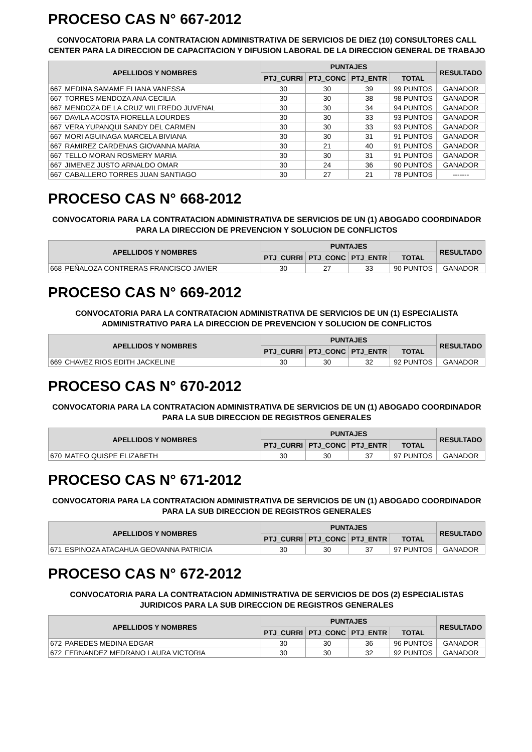PROCESO CAS N° 667-2012
CONVOCATORIA PARA LA CONTRATACION ADMINISTRATIVA DE SERVICIOS DE DIEZ (10) CONSULTORES CALL CENTER PARA LA DIRECCION DE CAPACITACION Y DIFUSION LABORAL DE LA DIRECCION GENERAL DE TRABAJO
| APELLIDOS Y NOMBRES | | PUNTAJES | | | | RESULTADO |
| --- | --- | --- | --- | --- | --- | --- |
| | | PTJ_CURRI | PTJ_CONC | PTJ_ENTR | TOTAL | |
| 667 | MEDINA SAMAME ELIANA VANESSA | 30 | 30 | 39 | 99 PUNTOS | GANADOR |
| 667 | TORRES MENDOZA ANA CECILIA | 30 | 30 | 38 | 98 PUNTOS | GANADOR |
| 667 | MENDOZA DE LA CRUZ WILFREDO JUVENAL | 30 | 30 | 34 | 94 PUNTOS | GANADOR |
| 667 | DAVILA ACOSTA FIORELLA LOURDES | 30 | 30 | 33 | 93 PUNTOS | GANADOR |
| 667 | VERA YUPANQUI SANDY DEL CARMEN | 30 | 30 | 33 | 93 PUNTOS | GANADOR |
| 667 | MORI AGUINAGA MARCELA BIVIANA | 30 | 30 | 31 | 91 PUNTOS | GANADOR |
| 667 | RAMIREZ CARDENAS GIOVANNA MARIA | 30 | 21 | 40 | 91 PUNTOS | GANADOR |
| 667 | TELLO MORAN ROSMERY MARIA | 30 | 30 | 31 | 91 PUNTOS | GANADOR |
| 667 | JIMENEZ JUSTO ARNALDO OMAR | 30 | 24 | 36 | 90 PUNTOS | GANADOR |
| 667 | CABALLERO TORRES JUAN SANTIAGO | 30 | 27 | 21 | 78 PUNTOS | ------- |
PROCESO CAS N° 668-2012
CONVOCATORIA PARA LA CONTRATACION ADMINISTRATIVA DE SERVICIOS DE UN (1) ABOGADO COORDINADOR PARA LA DIRECCION DE PREVENCION Y SOLUCION DE CONFLICTOS
| APELLIDOS Y NOMBRES | | PUNTAJES | | | | RESULTADO |
| --- | --- | --- | --- | --- | --- | --- |
| | | PTJ_CURRI | PTJ_CONC | PTJ_ENTR | TOTAL | |
| 668 | PEÑALOZA CONTRERAS FRANCISCO JAVIER | 30 | 27 | 33 | 90 PUNTOS | GANADOR |
PROCESO CAS N° 669-2012
CONVOCATORIA PARA LA CONTRATACION ADMINISTRATIVA DE SERVICIOS DE UN (1) ESPECIALISTA ADMINISTRATIVO PARA LA DIRECCION DE PREVENCION Y SOLUCION DE CONFLICTOS
| APELLIDOS Y NOMBRES | | PUNTAJES | | | | RESULTADO |
| --- | --- | --- | --- | --- | --- | --- |
| | | PTJ_CURRI | PTJ_CONC | PTJ_ENTR | TOTAL | |
| 669 | CHAVEZ RIOS EDITH JACKELINE | 30 | 30 | 32 | 92 PUNTOS | GANADOR |
PROCESO CAS N° 670-2012
CONVOCATORIA PARA LA CONTRATACION ADMINISTRATIVA DE SERVICIOS DE UN (1) ABOGADO COORDINADOR PARA LA SUB DIRECCION DE REGISTROS GENERALES
| APELLIDOS Y NOMBRES | | PUNTAJES | | | | RESULTADO |
| --- | --- | --- | --- | --- | --- | --- |
| | | PTJ_CURRI | PTJ_CONC | PTJ_ENTR | TOTAL | |
| 670 | MATEO QUISPE ELIZABETH | 30 | 30 | 37 | 97 PUNTOS | GANADOR |
PROCESO CAS N° 671-2012
CONVOCATORIA PARA LA CONTRATACION ADMINISTRATIVA DE SERVICIOS DE UN (1) ABOGADO COORDINADOR PARA LA SUB DIRECCION DE REGISTROS GENERALES
| APELLIDOS Y NOMBRES | | PUNTAJES | | | | RESULTADO |
| --- | --- | --- | --- | --- | --- | --- |
| | | PTJ_CURRI | PTJ_CONC | PTJ_ENTR | TOTAL | |
| 671 | ESPINOZA ATACAHUA GEOVANNA PATRICIA | 30 | 30 | 37 | 97 PUNTOS | GANADOR |
PROCESO CAS N° 672-2012
CONVOCATORIA PARA LA CONTRATACION ADMINISTRATIVA DE SERVICIOS DE DOS (2) ESPECIALISTAS JURIDICOS PARA LA SUB DIRECCION DE REGISTROS GENERALES
| APELLIDOS Y NOMBRES | | PUNTAJES | | | | RESULTADO |
| --- | --- | --- | --- | --- | --- | --- |
| | | PTJ_CURRI | PTJ_CONC | PTJ_ENTR | TOTAL | |
| 672 | PAREDES MEDINA EDGAR | 30 | 30 | 36 | 96 PUNTOS | GANADOR |
| 672 | FERNANDEZ MEDRANO LAURA VICTORIA | 30 | 30 | 32 | 92 PUNTOS | GANADOR |